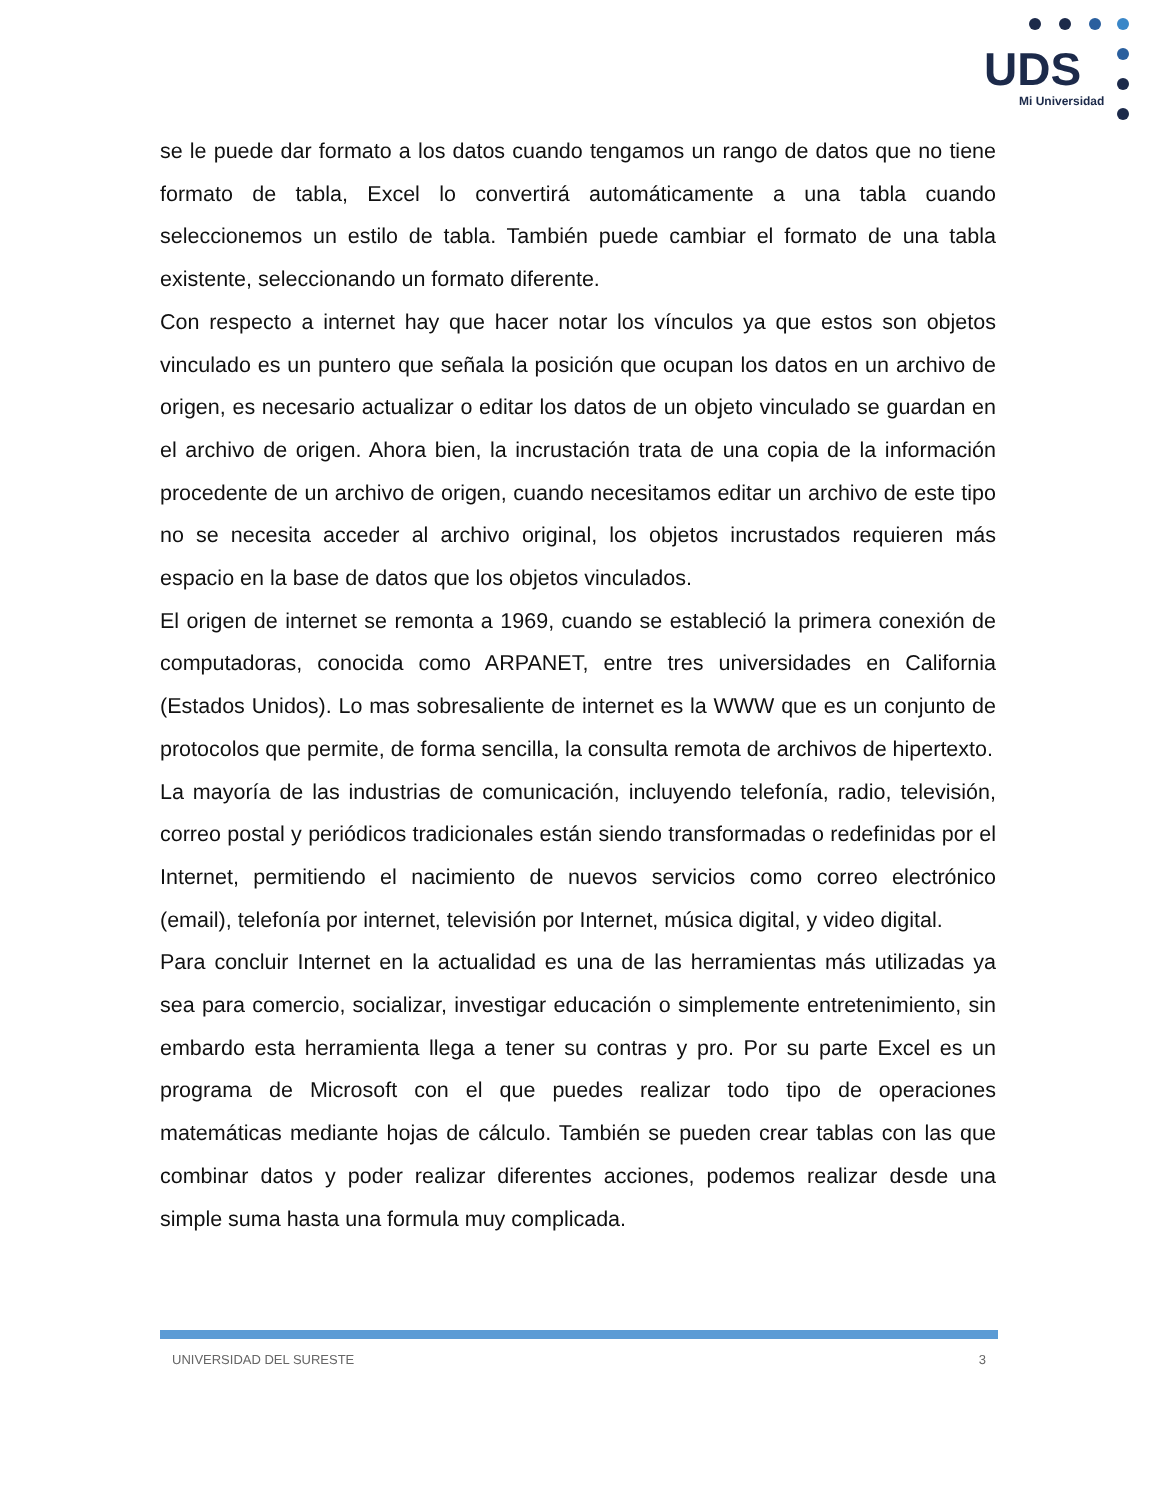UDS
Mi Universidad
se le puede dar formato a los datos cuando tengamos un rango de datos que no tiene formato de tabla, Excel lo convertirá automáticamente a una tabla cuando seleccionemos un estilo de tabla. También puede cambiar el formato de una tabla existente, seleccionando un formato diferente.
Con respecto a internet hay que hacer notar los vínculos ya que estos son objetos vinculado es un puntero que señala la posición que ocupan los datos en un archivo de origen, es necesario actualizar o editar los datos de un objeto vinculado se guardan en el archivo de origen. Ahora bien, la incrustación trata de una copia de la información procedente de un archivo de origen, cuando necesitamos editar un archivo de este tipo no se necesita acceder al archivo original, los objetos incrustados requieren más espacio en la base de datos que los objetos vinculados.
El origen de internet se remonta a 1969, cuando se estableció la primera conexión de computadoras, conocida como ARPANET, entre tres universidades en California (Estados Unidos). Lo mas sobresaliente de internet es la WWW que es un conjunto de protocolos que permite, de forma sencilla, la consulta remota de archivos de hipertexto.
La mayoría de las industrias de comunicación, incluyendo telefonía, radio, televisión, correo postal y periódicos tradicionales están siendo transformadas o redefinidas por el Internet, permitiendo el nacimiento de nuevos servicios como correo electrónico (email), telefonía por internet, televisión por Internet, música digital, y video digital.
Para concluir Internet en la actualidad es una de las herramientas más utilizadas ya sea para comercio, socializar, investigar educación o simplemente entretenimiento, sin embardo esta herramienta llega a tener su contras y pro. Por su parte Excel es un programa de Microsoft con el que puedes realizar todo tipo de operaciones matemáticas mediante hojas de cálculo. También se pueden crear tablas con las que combinar datos y poder realizar diferentes acciones, podemos realizar desde una simple suma hasta una formula muy complicada.
UNIVERSIDAD DEL SURESTE 3